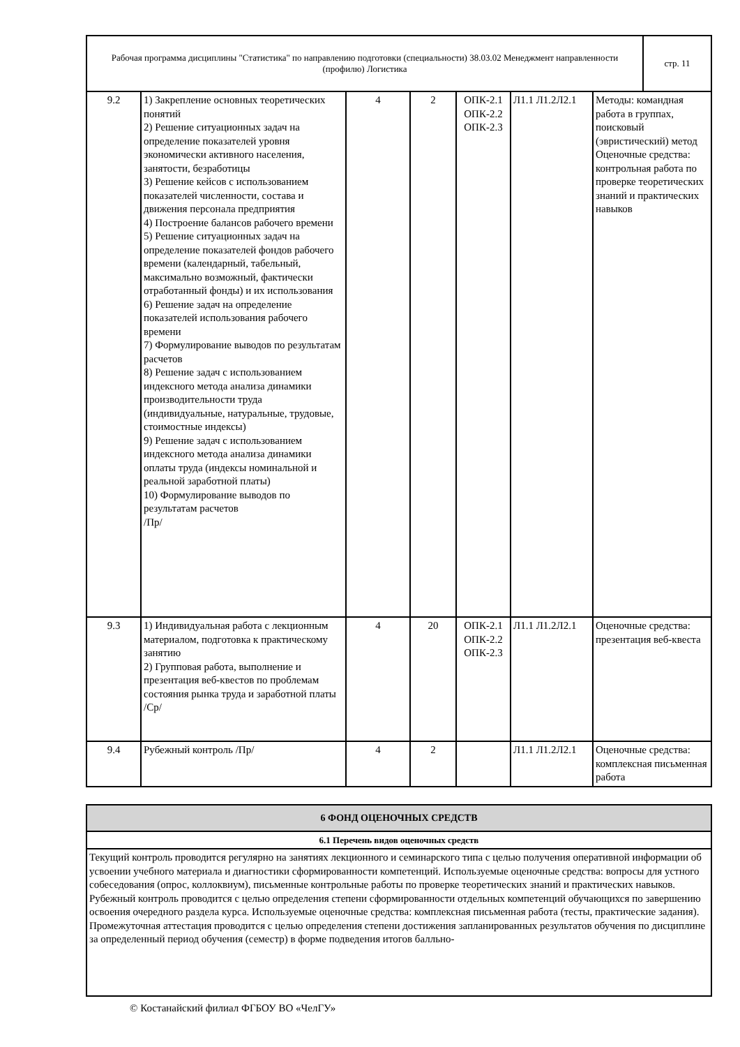| Рабочая программа дисциплины "Статистика" по направлению подготовки (специальности) 38.03.02 Менеджмент направленности (профилю) Логистика | стр. 11 |
| 9.2 | 1) Закрепление основных теоретических понятий 2) Решение ситуационных задач на определение показателей уровня экономически активного населения, занятости, безработицы 3) Решение кейсов с использованием показателей численности, состава и движения персонала предприятия 4) Построение балансов рабочего времени 5) Решение ситуационных задач на определение показателей фондов рабочего времени (календарный, табельный, максимально возможный, фактически отработанный фонды) и их использования 6) Решение задач на определение показателей использования рабочего времени 7) Формулирование выводов по результатам расчетов 8) Решение задач с использованием индексного метода анализа динамики производительности труда (индивидуальные, натуральные, трудовые, стоимостные индексы) 9) Решение задач с использованием индексного метода анализа динамики оплаты труда (индексы номинальной и реальной заработной платы) 10) Формулирование выводов по результатам расчетов /Пр/ | 4 | 2 | ОПК-2.1 ОПК-2.2 ОПК-2.3 | Л1.1 Л1.2Л2.1 | Методы: командная работа в группах, поисковый (эвристический) метод Оценочные средства: контрольная работа по проверке теоретических знаний и практических навыков |
| 9.3 | 1) Индивидуальная работа с лекционным материалом, подготовка к практическому занятию 2) Групповая работа, выполнение и презентация веб-квестов по проблемам состояния рынка труда и заработной платы /Ср/ | 4 | 20 | ОПК-2.1 ОПК-2.2 ОПК-2.3 | Л1.1 Л1.2Л2.1 | Оценочные средства: презентация веб-квеста |
| 9.4 | Рубежный контроль /Пр/ | 4 | 2 | | Л1.1 Л1.2Л2.1 | Оценочные средства: комплексная письменная работа |
| 6 ФОНД ОЦЕНОЧНЫХ СРЕДСТВ |
| 6.1 Перечень видов оценочных средств |
| Текущий контроль проводится регулярно на занятиях лекционного и семинарского типа с целью получения оперативной информации об усвоении учебного материала и диагностики сформированности компетенций. Используемые оценочные средства: вопросы для устного собеседования (опрос, коллоквиум), письменные контрольные работы по проверке теоретических знаний и практических навыков. Рубежный контроль проводится с целью определения степени сформированности отдельных компетенций обучающихся по завершению освоения очередного раздела курса. Используемые оценочные средства: комплексная письменная работа (тесты, практические задания). Промежуточная аттестация проводится с целью определения степени достижения запланированных результатов обучения по дисциплине за определенный период обучения (семестр) в форме подведения итогов балльно- |
© Костанайский филиал ФГБОУ ВО «ЧелГУ»